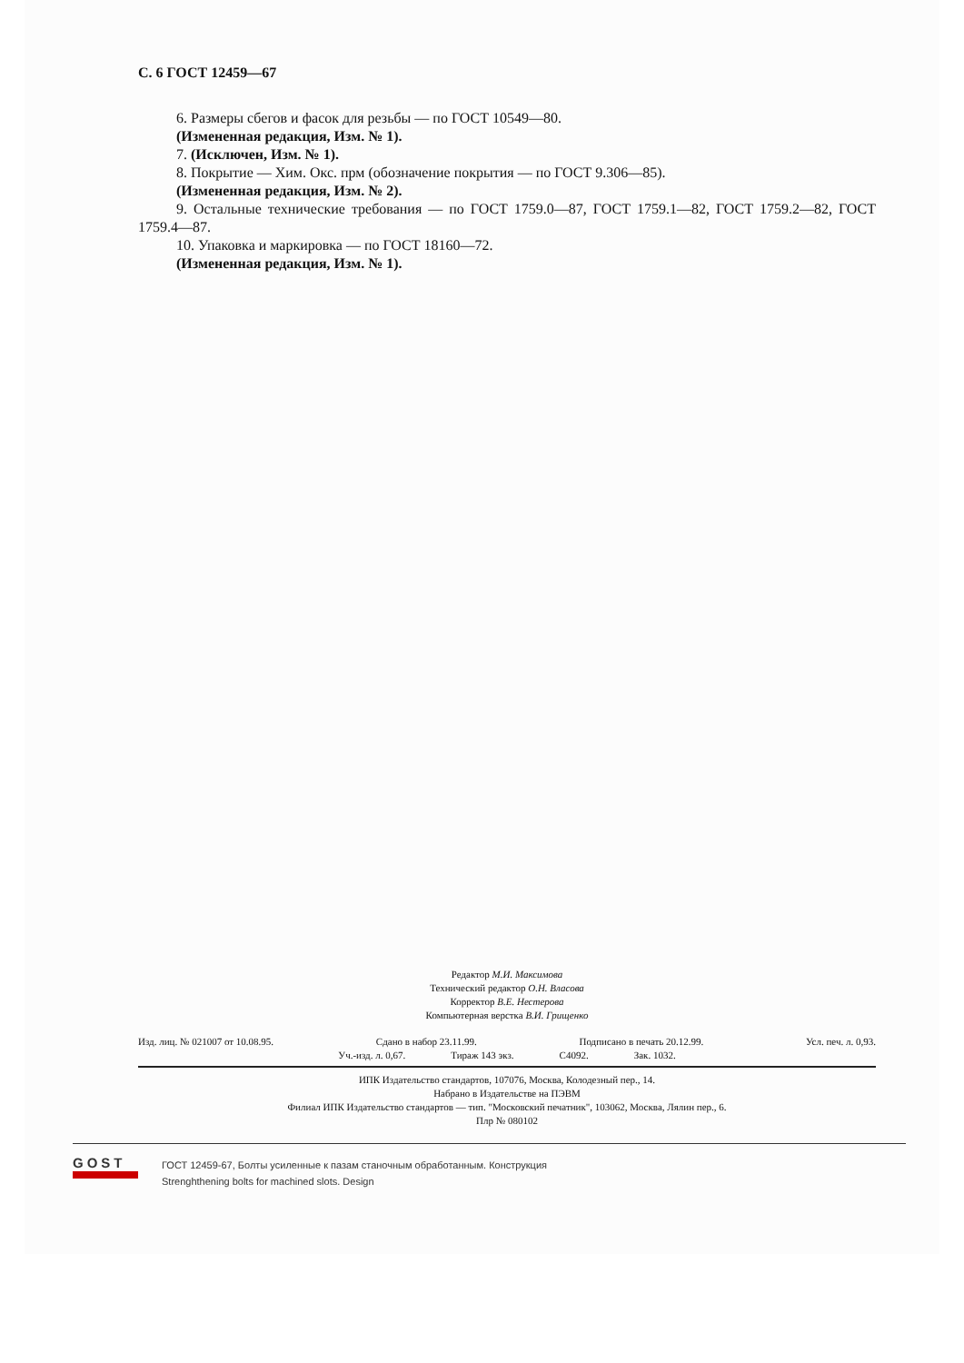С. 6 ГОСТ 12459—67
6. Размеры сбегов и фасок для резьбы — по ГОСТ 10549—80.
(Измененная редакция, Изм. № 1).
7. (Исключен, Изм. № 1).
8. Покрытие — Хим. Окс. прм (обозначение покрытия — по ГОСТ 9.306—85).
(Измененная редакция, Изм. № 2).
9. Остальные технические требования — по ГОСТ 1759.0—87, ГОСТ 1759.1—82, ГОСТ 1759.2—82, ГОСТ 1759.4—87.
10. Упаковка и маркировка — по ГОСТ 18160—72.
(Измененная редакция, Изм. № 1).
Редактор М.И. Максимова
Технический редактор О.Н. Власова
Корректор В.Е. Нестерова
Компьютерная верстка В.И. Грищенко
Изд. лиц. № 021007 от 10.08.95. Сдано в набор 23.11.99. Подписано в печать 20.12.99. Усл. печ. л. 0,93.
Уч.-изд. л. 0,67. Тираж 143 экз. С4092. Зак. 1032.
ИПК Издательство стандартов, 107076, Москва, Колодезный пер., 14.
Набрано в Издательстве на ПЭВМ
Филиал ИПК Издательство стандартов — тип. "Московский печатник", 103062, Москва, Лялин пер., 6.
Плр № 080102
GOST
ГОСТ 12459-67, Болты усиленные к пазам станочным обработанным. Конструкция
Strenghthening bolts for machined slots. Design